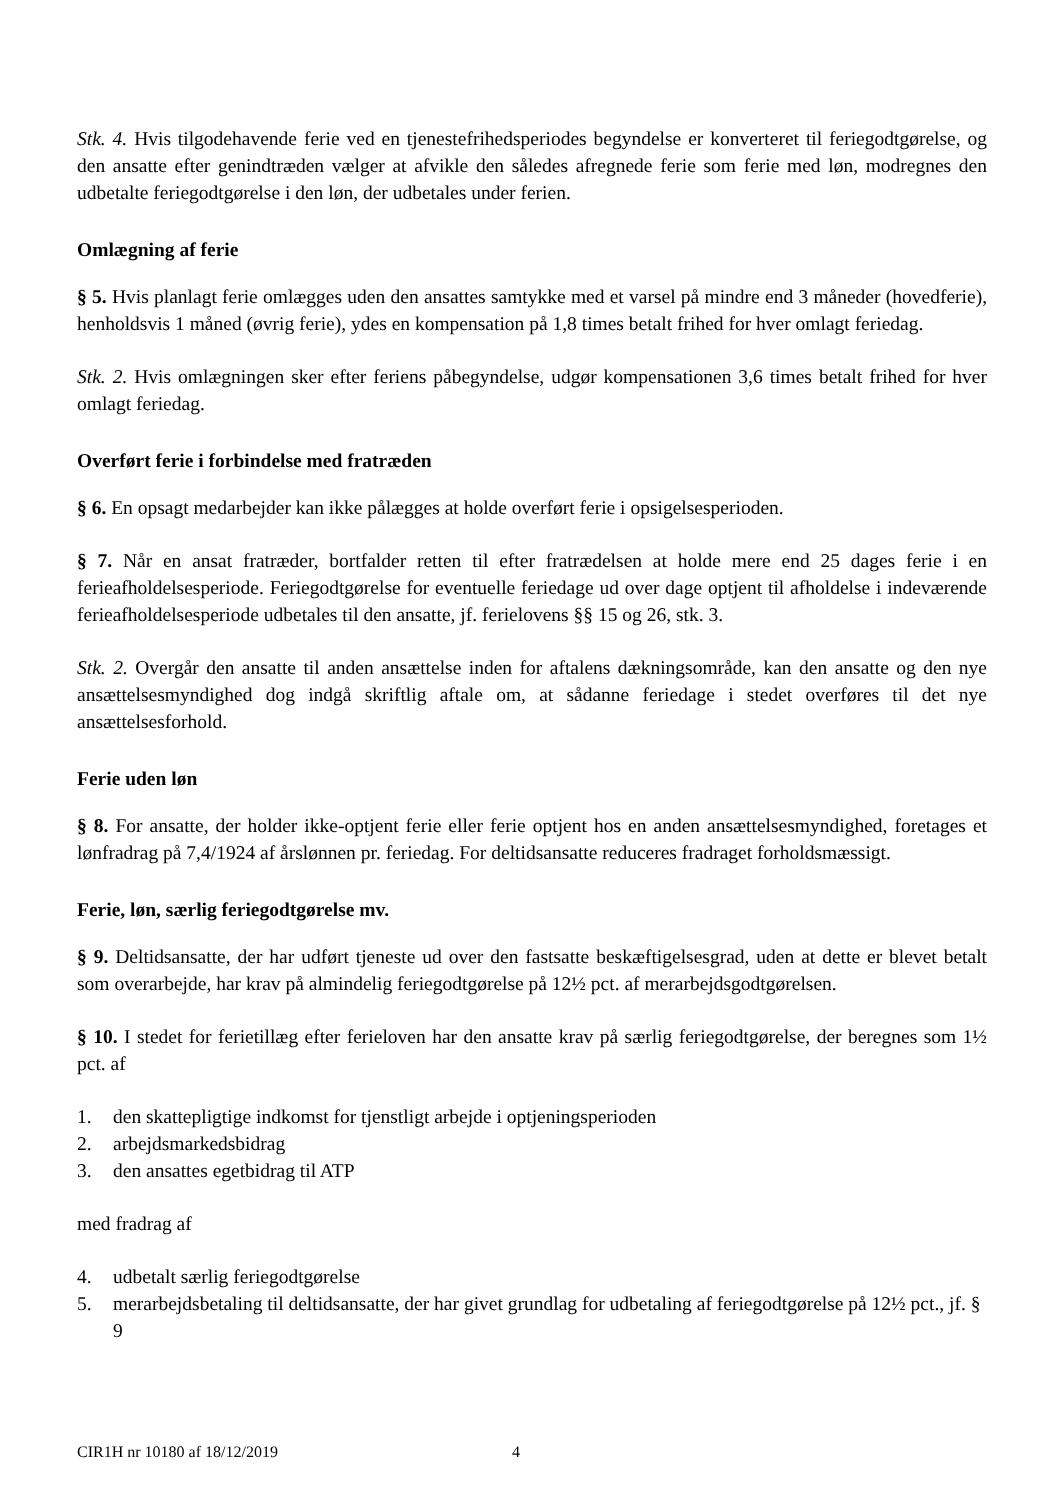Stk. 4. Hvis tilgodehavende ferie ved en tjenestefrihedsperiodes begyndelse er konverteret til feriegodtgø­relse, og den ansatte efter genindtræden vælger at afvikle den således afregnede ferie som ferie med løn, modregnes den udbetalte feriegodtgørelse i den løn, der udbetales under ferien.
Omlægning af ferie
§ 5. Hvis planlagt ferie omlægges uden den ansattes samtykke med et varsel på mindre end 3 måneder (hovedferie), henholdsvis 1 måned (øvrig ferie), ydes en kompensation på 1,8 times betalt frihed for hver omlagt feriedag.
Stk. 2. Hvis omlægningen sker efter feriens påbegyndelse, udgør kompensationen 3,6 times betalt frihed for hver omlagt feriedag.
Overført ferie i forbindelse med fratræden
§ 6. En opsagt medarbejder kan ikke pålægges at holde overført ferie i opsigelsesperioden.
§ 7. Når en ansat fratræder, bortfalder retten til efter fratrædelsen at holde mere end 25 dages ferie i en ferieafholdelsesperiode. Feriegodtgørelse for eventuelle feriedage ud over dage optjent til afholdelse i indeværende ferieafholdelsesperiode udbetales til den ansatte, jf. ferielovens §§ 15 og 26, stk. 3.
Stk. 2. Overgår den ansatte til anden ansættelse inden for aftalens dækningsområde, kan den ansatte og den nye ansættelsesmyndighed dog indgå skriftlig aftale om, at sådanne feriedage i stedet overføres til det nye ansættelsesforhold.
Ferie uden løn
§ 8. For ansatte, der holder ikke-optjent ferie eller ferie optjent hos en anden ansættelsesmyndighed, foretages et lønfradrag på 7,4/1924 af årslønnen pr. feriedag. For deltidsansatte reduceres fradraget forholdsmæssigt.
Ferie, løn, særlig feriegodtgørelse mv.
§ 9. Deltidsansatte, der har udført tjeneste ud over den fastsatte beskæftigelsesgrad, uden at dette er blevet betalt som overarbejde, har krav på almindelig feriegodtgørelse på 12½ pct. af merarbejdsgodtgørelsen.
§ 10. I stedet for ferietillæg efter ferieloven har den ansatte krav på særlig feriegodtgørelse, der beregnes som 1½ pct. af
1. den skattepligtige indkomst for tjenstligt arbejde i optjeningsperioden
2. arbejdsmarkedsbidrag
3. den ansattes egetbidrag til ATP
med fradrag af
4. udbetalt særlig feriegodtgørelse
5. merarbejdsbetaling til deltidsansatte, der har givet grundlag for udbetaling af feriegodtgørelse på 12½ pct., jf. § 9
CIR1H nr 10180 af 18/12/2019 4